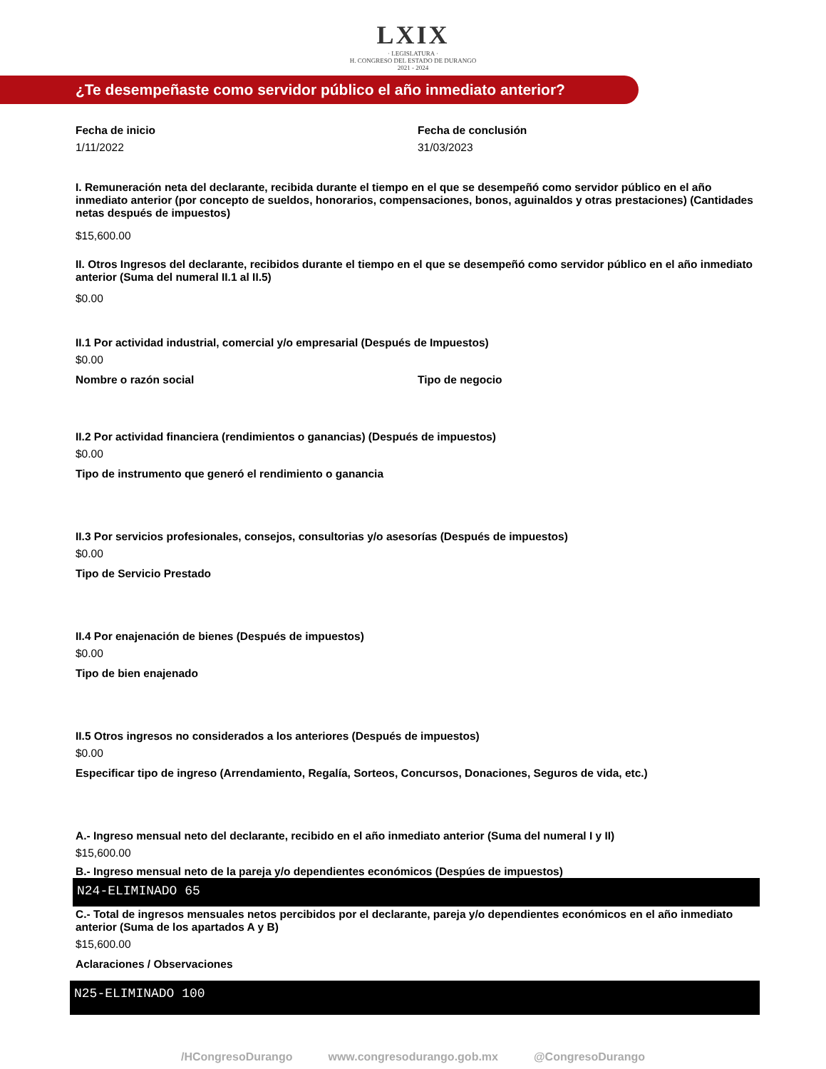LXIX
· LEGISLATURA ·
H. CONGRESO DEL ESTADO DE DURANGO
2021 - 2024
¿Te desempeñaste como servidor público el año inmediato anterior?
Fecha de inicio
1/11/2022
Fecha de conclusión
31/03/2023
I. Remuneración neta del declarante, recibida durante el tiempo en el que se desempeñó como servidor público en el año inmediato anterior (por concepto de sueldos, honorarios, compensaciones, bonos, aguinaldos y otras prestaciones) (Cantidades netas después de impuestos)
$15,600.00
II. Otros Ingresos del declarante, recibidos durante el tiempo en el que se desempeñó como servidor público en el año inmediato anterior (Suma del numeral II.1 al II.5)
$0.00
II.1 Por actividad industrial, comercial y/o empresarial (Después de Impuestos)
$0.00
Nombre o razón social Tipo de negocio
II.2 Por actividad financiera (rendimientos o ganancias) (Después de impuestos)
$0.00
Tipo de instrumento que generó el rendimiento o ganancia
II.3 Por servicios profesionales, consejos, consultorias y/o asesorías (Después de impuestos)
$0.00
Tipo de Servicio Prestado
II.4 Por enajenación de bienes (Después de impuestos)
$0.00
Tipo de bien enajenado
II.5 Otros ingresos no considerados a los anteriores (Después de impuestos)
$0.00
Especificar tipo de ingreso (Arrendamiento, Regalía, Sorteos, Concursos, Donaciones, Seguros de vida, etc.)
A.- Ingreso mensual neto del declarante, recibido en el año inmediato anterior (Suma del numeral I y II)
$15,600.00
B.- Ingreso mensual neto de la pareja y/o dependientes económicos (Despúes de impuestos)
N24-ELIMINADO 65
C.- Total de ingresos mensuales netos percibidos por el declarante, pareja y/o dependientes económicos en el año inmediato anterior (Suma de los apartados A y B)
$15,600.00
Aclaraciones / Observaciones
N25-ELIMINADO 100
/HCongresoDurango www.congresodurango.gob.mx @CongresoDurango